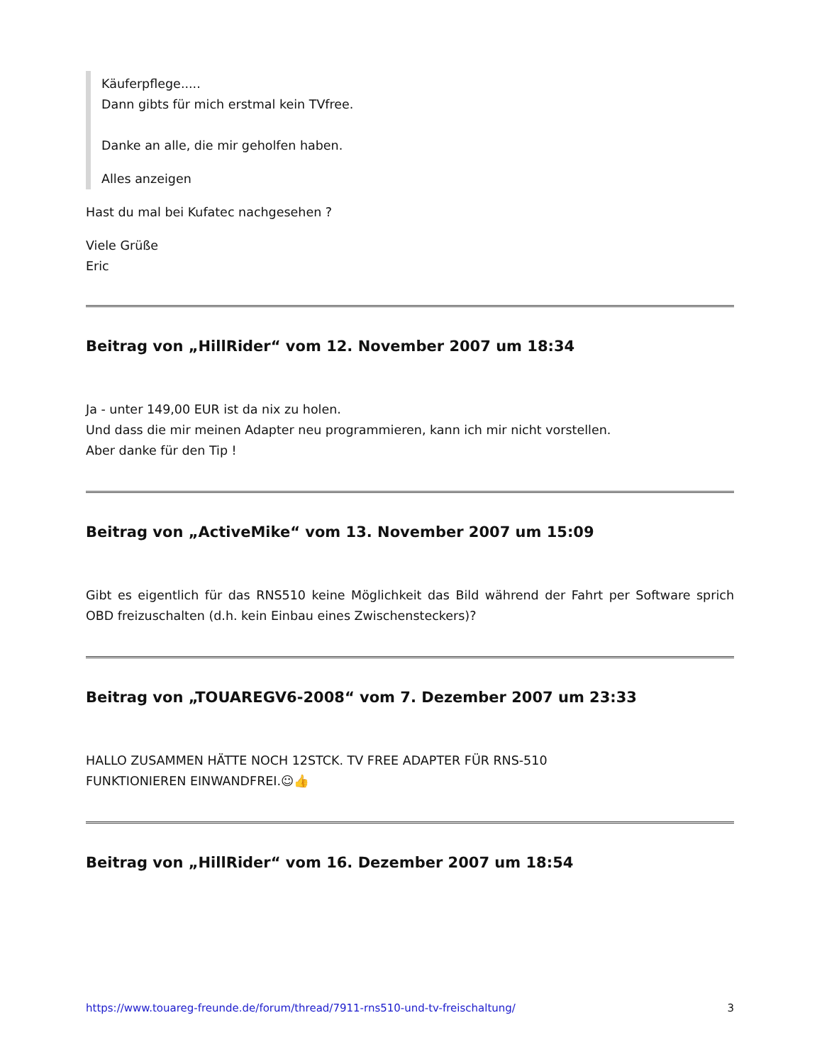Käuferpflege.....
Dann gibts für mich erstmal kein TVfree.
Danke an alle, die mir geholfen haben.
Alles anzeigen
Hast du mal bei Kufatec nachgesehen ?
Viele Grüße
Eric
Beitrag von „HillRider“ vom 12. November 2007 um 18:34
Ja - unter 149,00 EUR ist da nix zu holen.
Und dass die mir meinen Adapter neu programmieren, kann ich mir nicht vorstellen.
Aber danke für den Tip !
Beitrag von „ActiveMike“ vom 13. November 2007 um 15:09
Gibt es eigentlich für das RNS510 keine Möglichkeit das Bild während der Fahrt per Software sprich OBD freizuschalten (d.h. kein Einbau eines Zwischensteckers)?
Beitrag von „TOUAREGV6-2008“ vom 7. Dezember 2007 um 23:33
HALLO ZUSAMMEN HÄTTE NOCH 12STCK. TV FREE ADAPTER FÜR RNS-510
FUNKTIONIEREN EINWANDFREI.☺👍
Beitrag von „HillRider“ vom 16. Dezember 2007 um 18:54
https://www.touareg-freunde.de/forum/thread/7911-rns510-und-tv-freischaltung/ 3